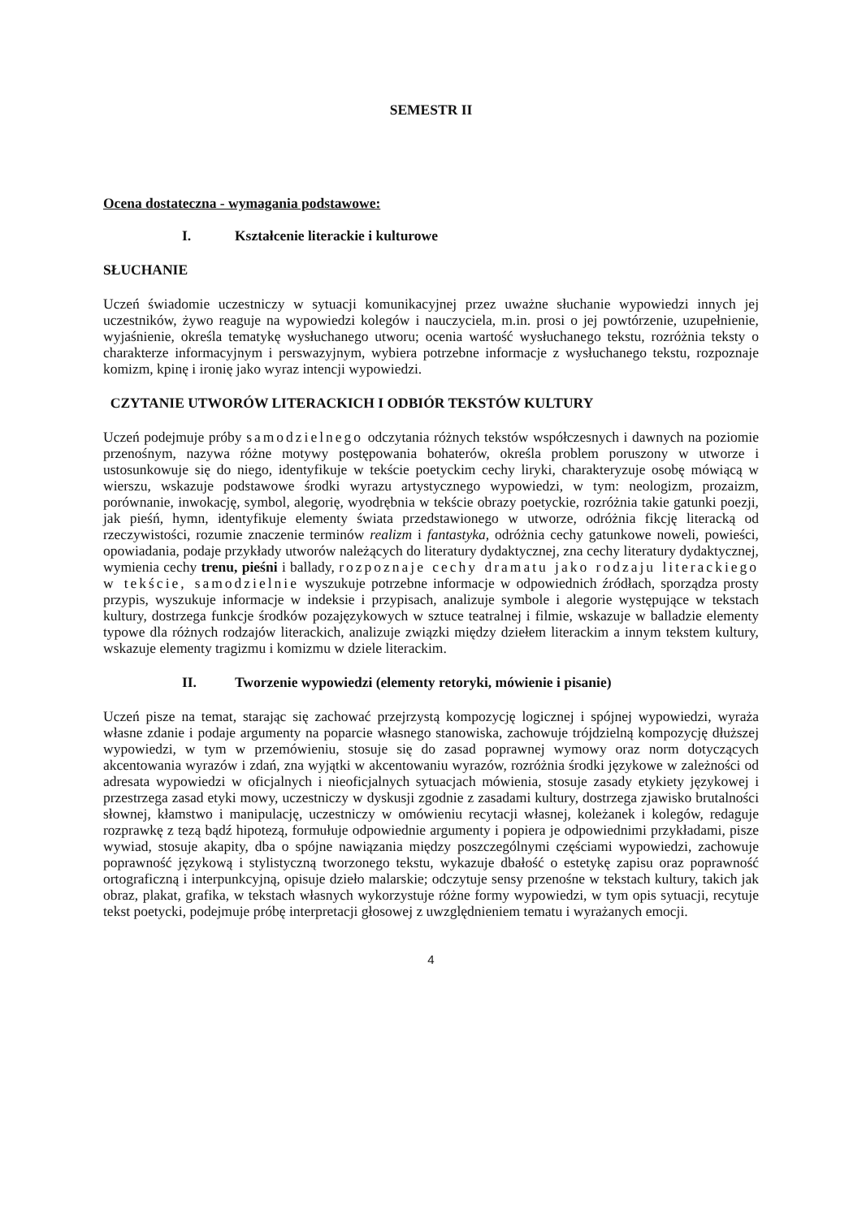SEMESTR II
Ocena dostateczna - wymagania podstawowe:
I. Kształcenie literackie i kulturowe
SŁUCHANIE
Uczeń świadomie uczestniczy w sytuacji komunikacyjnej przez uważne słuchanie wypowiedzi innych jej uczestników, żywo reaguje na wypowiedzi kolegów i nauczyciela, m.in. prosi o jej powtórzenie, uzupełnienie, wyjaśnienie, określa tematykę wysłuchanego utworu; ocenia wartość wysłuchanego tekstu, rozróżnia teksty o charakterze informacyjnym i perswazyjnym, wybiera potrzebne informacje z wysłuchanego tekstu, rozpoznaje komizm, kpinę i ironię jako wyraz intencji wypowiedzi.
CZYTANIE UTWORÓW LITERACKICH I ODBIÓR TEKSTÓW KULTURY
Uczeń podejmuje próby samodzielnego odczytania różnych tekstów współczesnych i dawnych na poziomie przenośnym, nazywa różne motywy postępowania bohaterów, określa problem poruszony w utworze i ustosunkowuje się do niego, identyfikuje w tekście poetyckim cechy liryki, charakteryzuje osobę mówiącą w wierszu, wskazuje podstawowe środki wyrazu artystycznego wypowiedzi, w tym: neologizm, prozaizm, porównanie, inwokację, symbol, alegorię, wyodrębnia w tekście obrazy poetyckie, rozróżnia takie gatunki poezji, jak pieśń, hymn, identyfikuje elementy świata przedstawionego w utworze, odróżnia fikcję literacką od rzeczywistości, rozumie znaczenie terminów realizm i fantastyka, odróżnia cechy gatunkowe noweli, powieści, opowiadania, podaje przykłady utworów należących do literatury dydaktycznej, zna cechy literatury dydaktycznej, wymienia cechy trenu, pieśni i ballady, rozpoznaje cechy dramatu jako rodzaju literackiego w tekście, samodzielnie wyszukuje potrzebne informacje w odpowiednich źródłach, sporządza prosty przypis, wyszukuje informacje w indeksie i przypisach, analizuje symbole i alegorie występujące w tekstach kultury, dostrzega funkcje środków pozajęzykowych w sztuce teatralnej i filmie, wskazuje w balladzie elementy typowe dla różnych rodzajów literackich, analizuje związki między dziełem literackim a innym tekstem kultury, wskazuje elementy tragizmu i komizmu w dziele literackim.
II. Tworzenie wypowiedzi (elementy retoryki, mówienie i pisanie)
Uczeń pisze na temat, starając się zachować przejrzystą kompozycję logicznej i spójnej wypowiedzi, wyraża własne zdanie i podaje argumenty na poparcie własnego stanowiska, zachowuje trójdzielną kompozycję dłuższej wypowiedzi, w tym w przemówieniu, stosuje się do zasad poprawnej wymowy oraz norm dotyczących akcentowania wyrazów i zdań, zna wyjątki w akcentowaniu wyrazów, rozróżnia środki językowe w zależności od adresata wypowiedzi w oficjalnych i nieoficjalnych sytuacjach mówienia, stosuje zasady etykiety językowej i przestrzega zasad etyki mowy, uczestniczy w dyskusji zgodnie z zasadami kultury, dostrzega zjawisko brutalności słownej, kłamstwo i manipulację, uczestniczy w omówieniu recytacji własnej, koleżanek i kolegów, redaguje rozprawkę z tezą bądź hipotezą, formułuje odpowiednie argumenty i popiera je odpowiednimi przykładami, pisze wywiad, stosuje akapity, dba o spójne nawiązania między poszczególnymi częściami wypowiedzi, zachowuje poprawność językową i stylistyczną tworzonego tekstu, wykazuje dbałość o estetykę zapisu oraz poprawność ortograficzną i interpunkcyjną, opisuje dzieło malarskie; odczytuje sensy przenośne w tekstach kultury, takich jak obraz, plakat, grafika, w tekstach własnych wykorzystuje różne formy wypowiedzi, w tym opis sytuacji, recytuje tekst poetycki, podejmuje próbę interpretacji głosowej z uwzględnieniem tematu i wyrażanych emocji.
4